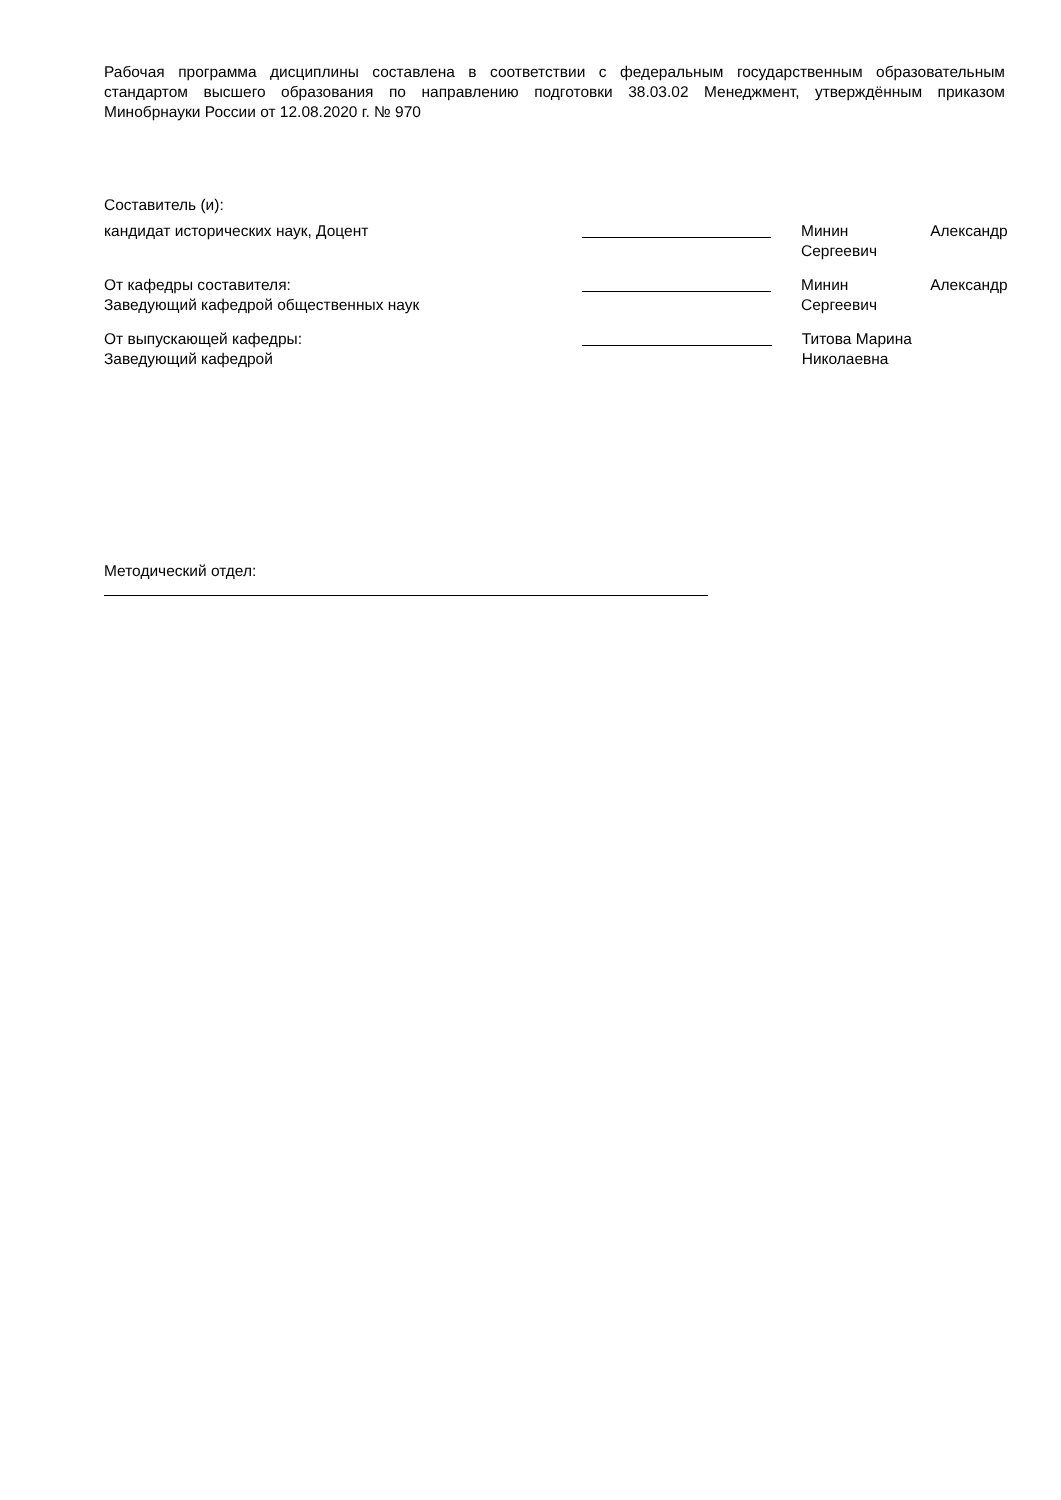Рабочая программа дисциплины составлена в соответствии с федеральным государственным образовательным стандартом высшего образования по направлению подготовки 38.03.02 Менеджмент, утверждённым приказом Минобрнауки России от 12.08.2020 г. № 970
Составитель (и):
кандидат исторических наук, Доцент Минин Александр
Сергеевич
От кафедры составителя:
Заведующий кафедрой общественных наук
Минин Александр
Сергеевич
От выпускающей кафедры:
Заведующий кафедрой
Титова Марина
Николаевна
Методический отдел: